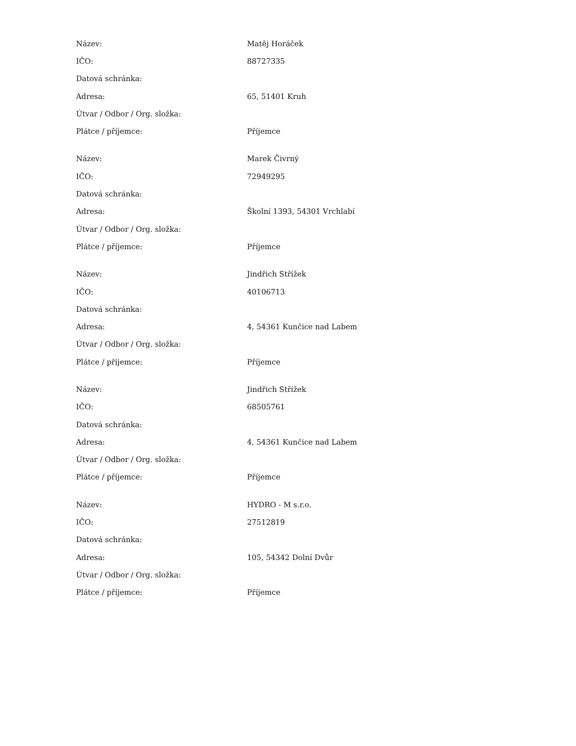| Název: | Matěj Horáček |
| IČO: | 88727335 |
| Datová schránka: | |
| Adresa: | 65, 51401 Kruh |
| Útvar / Odbor / Org. složka: | |
| Plátce / příjemce: | Příjemce |
| Název: | Marek Čivrný |
| IČO: | 72949295 |
| Datová schránka: | |
| Adresa: | Školní 1393, 54301 Vrchlabí |
| Útvar / Odbor / Org. složka: | |
| Plátce / příjemce: | Příjemce |
| Název: | Jindřich Střížek |
| IČO: | 40106713 |
| Datová schránka: | |
| Adresa: | 4, 54361 Kunčice nad Labem |
| Útvar / Odbor / Org. složka: | |
| Plátce / příjemce: | Příjemce |
| Název: | Jindřich Střížek |
| IČO: | 68505761 |
| Datová schránka: | |
| Adresa: | 4, 54361 Kunčice nad Labem |
| Útvar / Odbor / Org. složka: | |
| Plátce / příjemce: | Příjemce |
| Název: | HYDRO - M s.r.o. |
| IČO: | 27512819 |
| Datová schránka: | |
| Adresa: | 105, 54342 Dolní Dvůr |
| Útvar / Odbor / Org. složka: | |
| Plátce / příjemce: | Příjemce |